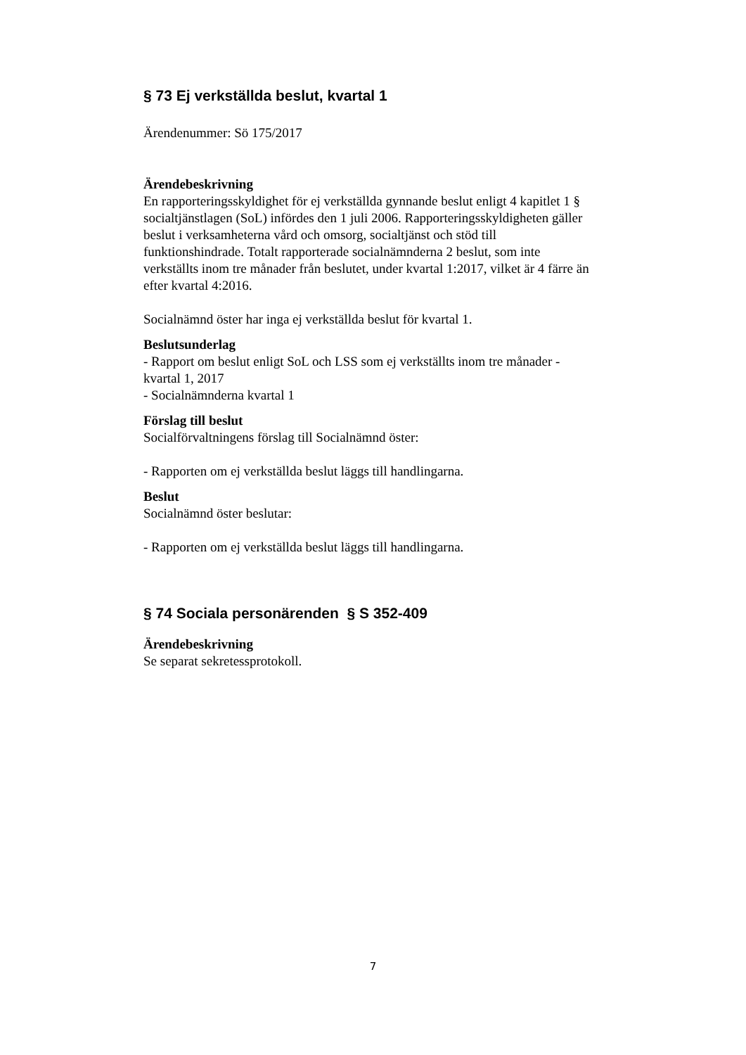§ 73 Ej verkställda beslut, kvartal 1
Ärendenummer: Sö 175/2017
Ärendebeskrivning
En rapporteringsskyldighet för ej verkställda gynnande beslut enligt 4 kapitlet 1 § socialtjänstlagen (SoL) infördes den 1 juli 2006. Rapporteringsskyldigheten gäller beslut i verksamheterna vård och omsorg, socialtjänst och stöd till funktionshindrade. Totalt rapporterade socialnämnderna 2 beslut, som inte verkställts inom tre månader från beslutet, under kvartal 1:2017, vilket är 4 färre än efter kvartal 4:2016.
Socialnämnd öster har inga ej verkställda beslut för kvartal 1.
Beslutsunderlag
- Rapport om beslut enligt SoL och LSS som ej verkställts inom tre månader - kvartal 1, 2017
- Socialnämnderna kvartal 1
Förslag till beslut
Socialförvaltningens förslag till Socialnämnd öster:
- Rapporten om ej verkställda beslut läggs till handlingarna.
Beslut
Socialnämnd öster beslutar:
- Rapporten om ej verkställda beslut läggs till handlingarna.
§ 74 Sociala personärenden § S 352-409
Ärendebeskrivning
Se separat sekretessprotokoll.
7